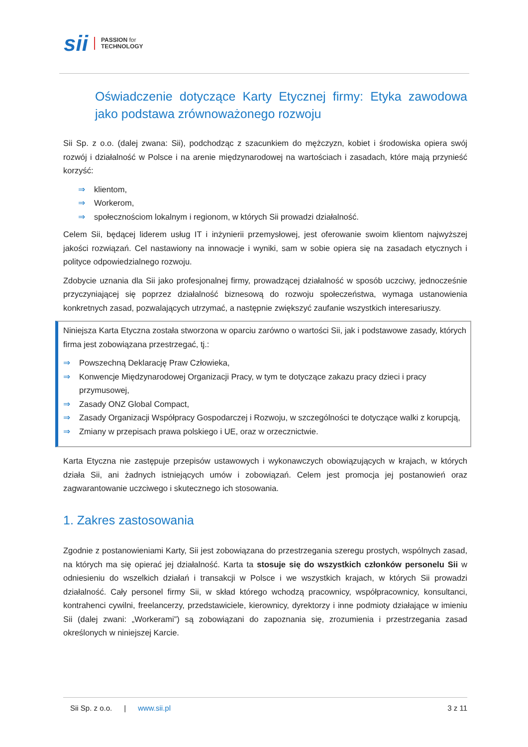sii
PASSION for
TECHNOLOGY
Oświadczenie dotyczące Karty Etycznej firmy: Etyka zawodowa jako podstawa zrównoważonego rozwoju
Sii Sp. z o.o. (dalej zwana: Sii), podchodząc z szacunkiem do mężczyzn, kobiet i środowiska opiera swój rozwój i działalność w Polsce i na arenie międzynarodowej na wartościach i zasadach, które mają przynieść korzyść:
⇒ klientom,
⇒ Workerom,
⇒ społecznościom lokalnym i regionom, w których Sii prowadzi działalność.
Celem Sii, będącej liderem usług IT i inżynierii przemysłowej, jest oferowanie swoim klientom najwyższej jakości rozwiązań. Cel nastawiony na innowacje i wyniki, sam w sobie opiera się na zasadach etycznych i polityce odpowiedzialnego rozwoju.
Zdobycie uznania dla Sii jako profesjonalnej firmy, prowadzącej działalność w sposób uczciwy, jednocześnie przyczyniającej się poprzez działalność biznesową do rozwoju społeczeństwa, wymaga ustanowienia konkretnych zasad, pozwalających utrzymać, a następnie zwiększyć zaufanie wszystkich interesariuszy.
Niniejsza Karta Etyczna została stworzona w oparciu zarówno o wartości Sii, jak i podstawowe zasady, których firma jest zobowiązana przestrzegać, tj.:
⇒ Powszechną Deklarację Praw Człowieka,
⇒ Konwencje Międzynarodowej Organizacji Pracy, w tym te dotyczące zakazu pracy dzieci i pracy przymusowej,
⇒ Zasady ONZ Global Compact,
⇒ Zasady Organizacji Współpracy Gospodarczej i Rozwoju, w szczególności te dotyczące walki z korupcją,
⇒ Zmiany w przepisach prawa polskiego i UE, oraz w orzecznictwie.
Karta Etyczna nie zastępuje przepisów ustawowych i wykonawczych obowiązujących w krajach, w których działa Sii, ani żadnych istniejących umów i zobowiązań. Celem jest promocja jej postanowień oraz zagwarantowanie uczciwego i skutecznego ich stosowania.
1. Zakres zastosowania
Zgodnie z postanowieniami Karty, Sii jest zobowiązana do przestrzegania szeregu prostych, wspólnych zasad, na których ma się opierać jej działalność. Karta ta stosuje się do wszystkich członków personelu Sii w odniesieniu do wszelkich działań i transakcji w Polsce i we wszystkich krajach, w których Sii prowadzi działalność. Cały personel firmy Sii, w skład którego wchodzą pracownicy, współpracownicy, konsultanci, kontrahenci cywilni, freelancerzy, przedstawiciele, kierownicy, dyrektorzy i inne podmioty działające w imieniu Sii (dalej zwani: „Workerami”) są zobowiązani do zapoznania się, zrozumienia i przestrzegania zasad określonych w niniejszej Karcie.
Sii Sp. z o.o. | www.sii.pl 3 z 11